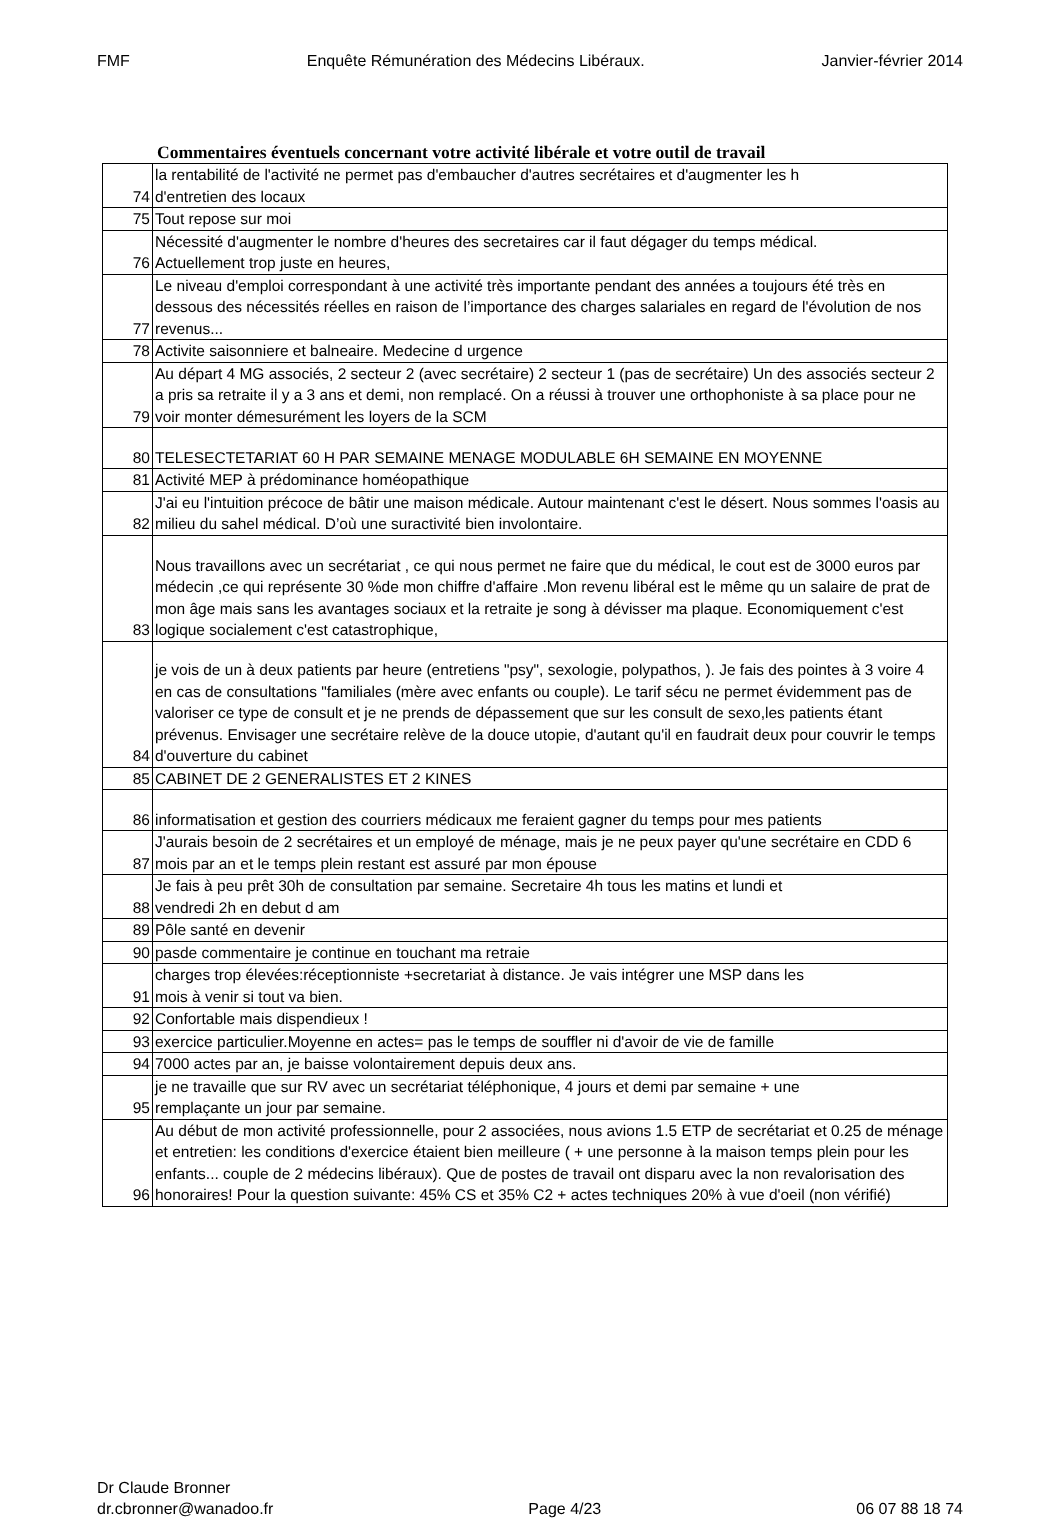FMF Enquête Rémunération des Médecins Libéraux. Janvier-février 2014
Commentaires éventuels concernant votre activité libérale et votre outil de travail
| 74 | la rentabilité de l'activité ne permet pas d'embaucher d'autres secrétaires et d'augmenter les h d'entretien des locaux |
| 75 | Tout repose sur moi |
| 76 | Nécessité d'augmenter le nombre d'heures des secretaires car il faut dégager du temps médical. Actuellement trop juste en heures, |
| 77 | Le niveau d'emploi correspondant à une activité très importante pendant des années a toujours été très en dessous des nécessités réelles en raison de l’importance des charges salariales en regard de l'évolution de nos revenus... |
| 78 | Activite saisonniere et balneaire. Medecine d urgence |
| 79 | Au départ 4 MG associés, 2 secteur 2 (avec secrétaire) 2 secteur 1 (pas de secrétaire) Un des associés secteur 2 a pris sa retraite il y a 3 ans et demi, non remplacé. On a réussi à trouver une orthophoniste à sa place pour ne voir monter démesurément les loyers de la SCM |
| 80 | TELESECTETARIAT 60 H PAR SEMAINE MENAGE MODULABLE 6H SEMAINE EN MOYENNE |
| 81 | Activité MEP à prédominance homéopathique |
| 82 | J'ai eu l'intuition précoce de bâtir une maison médicale. Autour maintenant c'est le désert. Nous sommes l'oasis au milieu du sahel médical. D’où une suractivité bien involontaire. |
| 83 | Nous travaillons avec un secrétariat , ce qui nous permet ne faire que du médical, le cout est de 3000 euros par médecin ,ce qui représente 30 %de mon chiffre d'affaire .Mon revenu libéral est le même qu un salaire de prat de mon âge mais sans les avantages sociaux et la retraite je song à dévisser ma plaque. Economiquement c'est logique socialement c'est catastrophique, |
| 84 | je vois de un à deux patients par heure (entretiens "psy", sexologie, polypathos, ). Je fais des pointes à 3 voire 4 en cas de consultations "familiales (mère avec enfants ou couple). Le tarif sécu ne permet évidemment pas de valoriser ce type de consult et je ne prends de dépassement que sur les consult de sexo,les patients étant prévenus. Envisager une secrétaire relève de la douce utopie, d'autant qu'il en faudrait deux pour couvrir le temps d'ouverture du cabinet |
| 85 | CABINET DE 2 GENERALISTES ET 2 KINES |
| 86 | informatisation et gestion des courriers médicaux me feraient gagner du temps pour mes patients |
| 87 | J'aurais besoin de 2 secrétaires et un employé de ménage, mais je ne peux payer qu'une secrétaire en CDD 6 mois par an et le temps plein restant est assuré par mon épouse |
| 88 | Je fais à peu prêt 30h de consultation par semaine. Secretaire 4h tous les matins et lundi et vendredi 2h en debut d am |
| 89 | Pôle santé en devenir |
| 90 | pasde commentaire je continue en touchant ma retraie |
| 91 | charges trop élevées:réceptionniste +secretariat à distance. Je vais intégrer une MSP dans les mois à venir si tout va bien. |
| 92 | Confortable mais dispendieux ! |
| 93 | exercice particulier.Moyenne en actes= pas le temps de souffler ni d'avoir de vie de famille |
| 94 | 7000 actes par an, je baisse volontairement depuis deux ans. |
| 95 | je ne travaille que sur RV avec un secrétariat téléphonique, 4 jours et demi par semaine + une remplaçante un jour par semaine. |
| 96 | Au début de mon activité professionnelle, pour 2 associées, nous avions 1.5 ETP de secrétariat et 0.25 de ménage et entretien: les conditions d'exercice étaient bien meilleure ( + une personne à la maison temps plein pour les enfants... couple de 2 médecins libéraux). Que de postes de travail ont disparu avec la non revalorisation des honoraires! Pour la question suivante: 45% CS et 35% C2 + actes techniques 20% à vue d'oeil (non vérifié) |
Dr Claude Bronner
dr.cbronner@wanadoo.fr Page 4/23 06 07 88 18 74